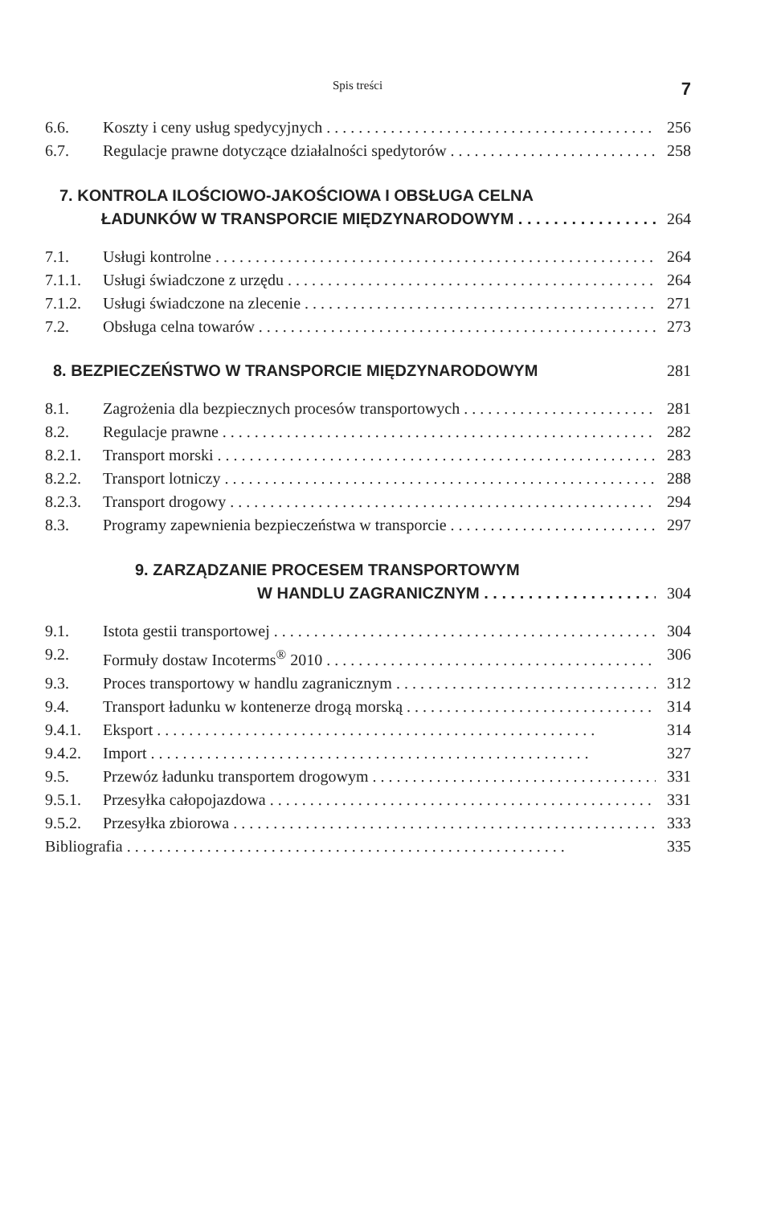Spis treści 7
6.6. Koszty i ceny usług spedycyjnych 256
6.7. Regulacje prawne dotyczące działalności spedytorów 258
7. KONTROLA ILOŚCIOWO-JAKOŚCIOWA I OBSŁUGA CELNA
ŁADUNKÓW W TRANSPORCIE MIĘDZYNARODOWYM 264
7.1. Usługi kontrolne 264
7.1.1. Usługi świadczone z urzędu 264
7.1.2. Usługi świadczone na zlecenie 271
7.2. Obsługa celna towarów 273
8. BEZPIECZEŃSTWO W TRANSPORCIE MIĘDZYNARODOWYM 281
8.1. Zagrożenia dla bezpiecznych procesów transportowych 281
8.2. Regulacje prawne 282
8.2.1. Transport morski 283
8.2.2. Transport lotniczy 288
8.2.3. Transport drogowy 294
8.3. Programy zapewnienia bezpieczeństwa w transporcie 297
9. ZARZĄDZANIE PROCESEM TRANSPORTOWYM
W HANDLU ZAGRANICZNYM 304
9.1. Istota gestii transportowej 304
9.2. Formuły dostaw Incoterms<sup>®</sup> 2010 306
9.3. Proces transportowy w handlu zagranicznym 312
9.4. Transport ładunku w kontenerze drogą morską 314
9.4.1. Eksport 314
9.4.2. Import 327
9.5. Przewóz ładunku transportem drogowym 331
9.5.1. Przesyłka całopojazdowa 331
9.5.2. Przesyłka zbiorowa 333
Bibliografia 335